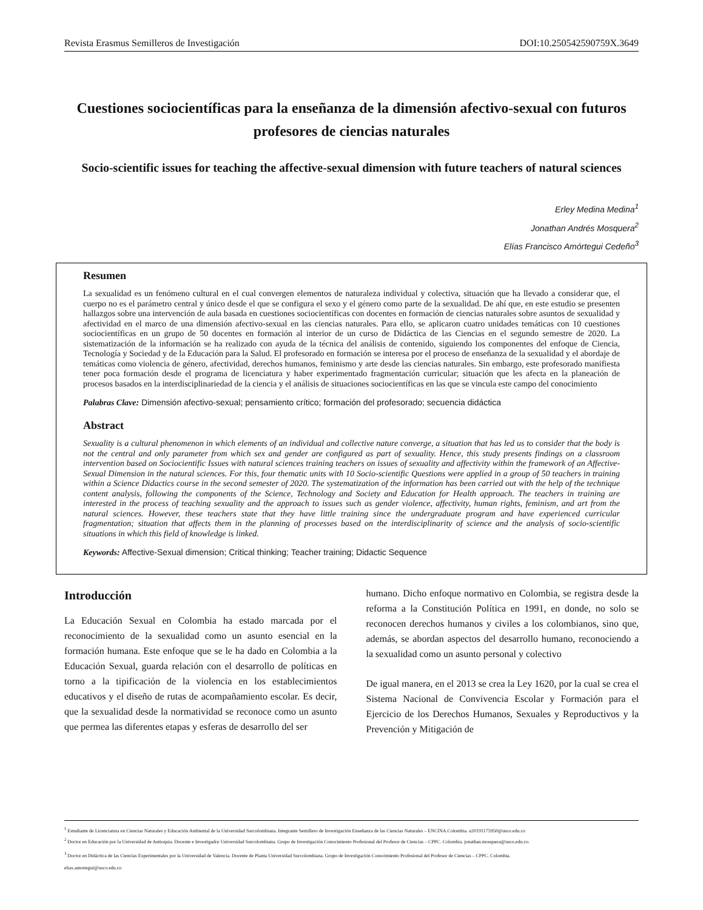Revista Erasmus Semilleros de Investigación DOI:10.250542590759X.3649
Cuestiones sociocientíficas para la enseñanza de la dimensión afectivo-sexual con futuros profesores de ciencias naturales
Socio-scientific issues for teaching the affective-sexual dimension with future teachers of natural sciences
Erley Medina Medina<sup>1</sup>
Jonathan Andrés Mosquera<sup>2</sup>
Elías Francisco Amórtegui Cedeño<sup>3</sup>
Resumen
La sexualidad es un fenómeno cultural en el cual convergen elementos de naturaleza individual y colectiva, situación que ha llevado a considerar que, el cuerpo no es el parámetro central y único desde el que se configura el sexo y el género como parte de la sexualidad. De ahí que, en este estudio se presenten hallazgos sobre una intervención de aula basada en cuestiones sociocientíficas con docentes en formación de ciencias naturales sobre asuntos de sexualidad y afectividad en el marco de una dimensión afectivo-sexual en las ciencias naturales. Para ello, se aplicaron cuatro unidades temáticas con 10 cuestiones sociocientíficas en un grupo de 50 docentes en formación al interior de un curso de Didáctica de las Ciencias en el segundo semestre de 2020. La sistematización de la información se ha realizado con ayuda de la técnica del análisis de contenido, siguiendo los componentes del enfoque de Ciencia, Tecnología y Sociedad y de la Educación para la Salud. El profesorado en formación se interesa por el proceso de enseñanza de la sexualidad y el abordaje de temáticas como violencia de género, afectividad, derechos humanos, feminismo y arte desde las ciencias naturales. Sin embargo, este profesorado manifiesta tener poca formación desde el programa de licenciatura y haber experimentado fragmentación curricular; situación que les afecta en la planeación de procesos basados en la interdisciplinariedad de la ciencia y el análisis de situaciones sociocientíficas en las que se vincula este campo del conocimiento
Palabras Clave: Dimensión afectivo-sexual; pensamiento crítico; formación del profesorado; secuencia didáctica
Abstract
Sexuality is a cultural phenomenon in which elements of an individual and collective nature converge, a situation that has led us to consider that the body is not the central and only parameter from which sex and gender are configured as part of sexuality. Hence, this study presents findings on a classroom intervention based on Sociocientific Issues with natural sciences training teachers on issues of sexuality and affectivity within the framework of an Affective-Sexual Dimension in the natural sciences. For this, four thematic units with 10 Socio-scientific Questions were applied in a group of 50 teachers in training within a Science Didactics course in the second semester of 2020. The systematization of the information has been carried out with the help of the technique content analysis, following the components of the Science, Technology and Society and Education for Health approach. The teachers in training are interested in the process of teaching sexuality and the approach to issues such as gender violence, affectivity, human rights, feminism, and art from the natural sciences. However, these teachers state that they have little training since the undergraduate program and have experienced curricular fragmentation; situation that affects them in the planning of processes based on the interdisciplinarity of science and the analysis of socio-scientific situations in which this field of knowledge is linked.
Keywords: Affective-Sexual dimension; Critical thinking; Teacher training; Didactic Sequence
Introducción
La Educación Sexual en Colombia ha estado marcada por el reconocimiento de la sexualidad como un asunto esencial en la formación humana. Este enfoque que se le ha dado en Colombia a la Educación Sexual, guarda relación con el desarrollo de políticas en torno a la tipificación de la violencia en los establecimientos educativos y el diseño de rutas de acompañamiento escolar. Es decir, que la sexualidad desde la normatividad se reconoce como un asunto que permea las diferentes etapas y esferas de desarrollo del ser
humano. Dicho enfoque normativo en Colombia, se registra desde la reforma a la Constitución Política en 1991, en donde, no solo se reconocen derechos humanos y civiles a los colombianos, sino que, además, se abordan aspectos del desarrollo humano, reconociendo a la sexualidad como un asunto personal y colectivo
De igual manera, en el 2013 se crea la Ley 1620, por la cual se crea el Sistema Nacional de Convivencia Escolar y Formación para el Ejercicio de los Derechos Humanos, Sexuales y Reproductivos y la Prevención y Mitigación de
<sup>1</sup> Estudiante de Licenciatura en Ciencias Naturales y Educación Ambiental de la Universidad Surcolombiana. Integrante Semillero de Investigación Enseñanza de las Ciencias Naturales – ENCINA.Colombia. u20191175950@usco.edu.co
<sup>2</sup> Doctor en Educación por la Universidad de Antioquia. Docente e Investigador Universidad Surcolombiana. Grupo de Investigación Conocimiento Profesional del Profesor de Ciencias – CPPC. Colombia. jonathan.mosquera@usco.edu.co.
<sup>3</sup> Doctor en Didáctica de las Ciencias Experimentales por la Universidad de Valencia. Docente de Planta Universidad Surcolombiana. Grupo de Investigación Conocimiento Profesional del Profesor de Ciencias – CPPC. Colombia.
elias.amortegui@usco.edu.co